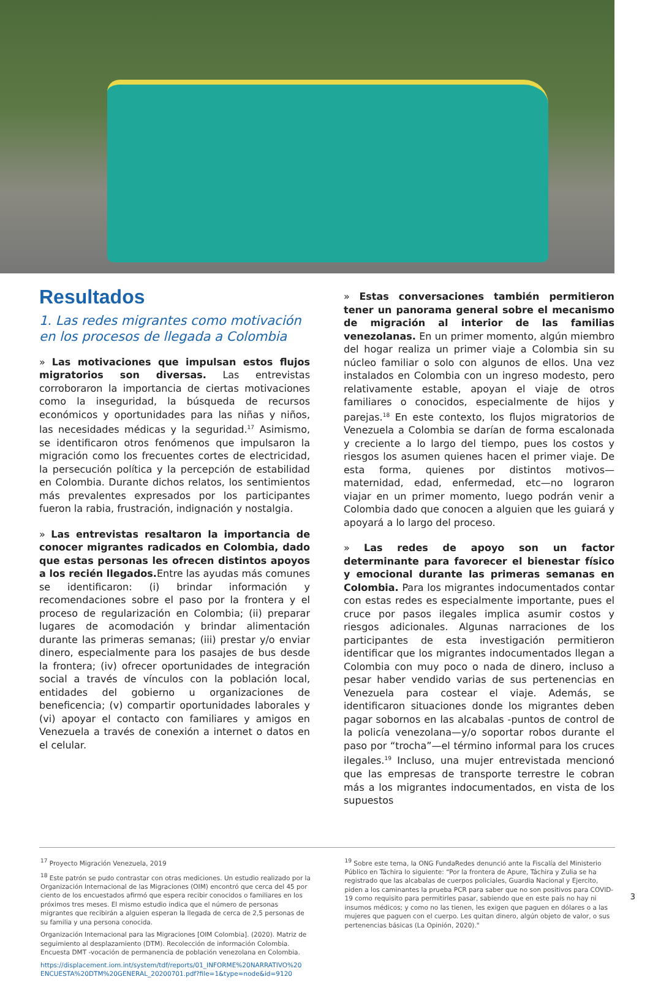Resultados
1. Las redes migrantes como motivación en los procesos de llegada a Colombia
» Las motivaciones que impulsan estos flujos migratorios son diversas. Las entrevistas corroboraron la importancia de ciertas motivaciones como la inseguridad, la búsqueda de recursos económicos y oportunidades para las niñas y niños, las necesidades médicas y la seguridad.<sup>17</sup> Asimismo, se identificaron otros fenómenos que impulsaron la migración como los frecuentes cortes de electricidad, la persecución política y la percepción de estabilidad en Colombia. Durante dichos relatos, los sentimientos más prevalentes expresados por los participantes fueron la rabia, frustración, indignación y nostalgia.
» Las entrevistas resaltaron la importancia de conocer migrantes radicados en Colombia, dado que estas personas les ofrecen distintos apoyos a los recién llegados. Entre las ayudas más comunes se identificaron: (i) brindar información y recomendaciones sobre el paso por la frontera y el proceso de regularización en Colombia; (ii) preparar lugares de acomodación y brindar alimentación durante las primeras semanas; (iii) prestar y/o enviar dinero, especialmente para los pasajes de bus desde la frontera; (iv) ofrecer oportunidades de integración social a través de vínculos con la población local, entidades del gobierno u organizaciones de beneficencia; (v) compartir oportunidades laborales y (vi) apoyar el contacto con familiares y amigos en Venezuela a través de conexión a internet o datos en el celular.
» Estas conversaciones también permitieron tener un panorama general sobre el mecanismo de migración al interior de las familias venezolanas. En un primer momento, algún miembro del hogar realiza un primer viaje a Colombia sin su núcleo familiar o solo con algunos de ellos. Una vez instalados en Colombia con un ingreso modesto, pero relativamente estable, apoyan el viaje de otros familiares o conocidos, especialmente de hijos y parejas.<sup>18</sup> En este contexto, los flujos migratorios de Venezuela a Colombia se darían de forma escalonada y creciente a lo largo del tiempo, pues los costos y riesgos los asumen quienes hacen el primer viaje. De esta forma, quienes por distintos motivos—maternidad, edad, enfermedad, etc—no lograron viajar en un primer momento, luego podrán venir a Colombia dado que conocen a alguien que les guiará y apoyará a lo largo del proceso.
» Las redes de apoyo son un factor determinante para favorecer el bienestar físico y emocional durante las primeras semanas en Colombia. Para los migrantes indocumentados contar con estas redes es especialmente importante, pues el cruce por pasos ilegales implica asumir costos y riesgos adicionales. Algunas narraciones de los participantes de esta investigación permitieron identificar que los migrantes indocumentados llegan a Colombia con muy poco o nada de dinero, incluso a pesar haber vendido varias de sus pertenencias en Venezuela para costear el viaje. Además, se identificaron situaciones donde los migrantes deben pagar sobornos en las alcabalas -puntos de control de la policía venezolana—y/o soportar robos durante el paso por “trocha”—el término informal para los cruces ilegales.<sup>19</sup> Incluso, una mujer entrevistada mencionó que las empresas de transporte terrestre le cobran más a los migrantes indocumentados, en vista de los supuestos
<sup>17</sup> Proyecto Migración Venezuela, 2019
<sup>18</sup> Este patrón se pudo contrastar con otras mediciones. Un estudio realizado por la Organización Internacional de las Migraciones (OIM) encontró que cerca del 45 por ciento de los encuestados afirmó que espera recibir conocidos o familiares en los próximos tres meses. El mismo estudio indica que el número de personas migrantes que recibirán a alguien esperan la llegada de cerca de 2,5 personas de su familia y una persona conocida.
Organización Internacional para las Migraciones [OIM Colombia]. (2020). Matriz de seguimiento al desplazamiento (DTM). Recolección de información Colombia. Encuesta DMT -vocación de permanencia de población venezolana en Colombia.
https://displacement.iom.int/system/tdf/reports/01_INFORME%20NARRATIVO%20 ENCUESTA%20DTM%20GENERAL_20200701.pdf?file=1&type=node&id=9120
<sup>19</sup> Sobre este tema, la ONG FundaRedes denunció ante la Fiscalía del Ministerio Público en Táchira lo siguiente: “Por la frontera de Apure, Táchira y Zulia se ha registrado que las alcabalas de cuerpos policiales, Guardia Nacional y Ejercito, piden a los caminantes la prueba PCR para saber que no son positivos para COVID-19 como requisito para permitirles pasar, sabiendo que en este país no hay ni insumos médicos; y como no las tienen, les exigen que paguen en dólares o a las mujeres que paguen con el cuerpo. Les quitan dinero, algún objeto de valor, o sus pertenencias básicas (La Opinión, 2020)."
3